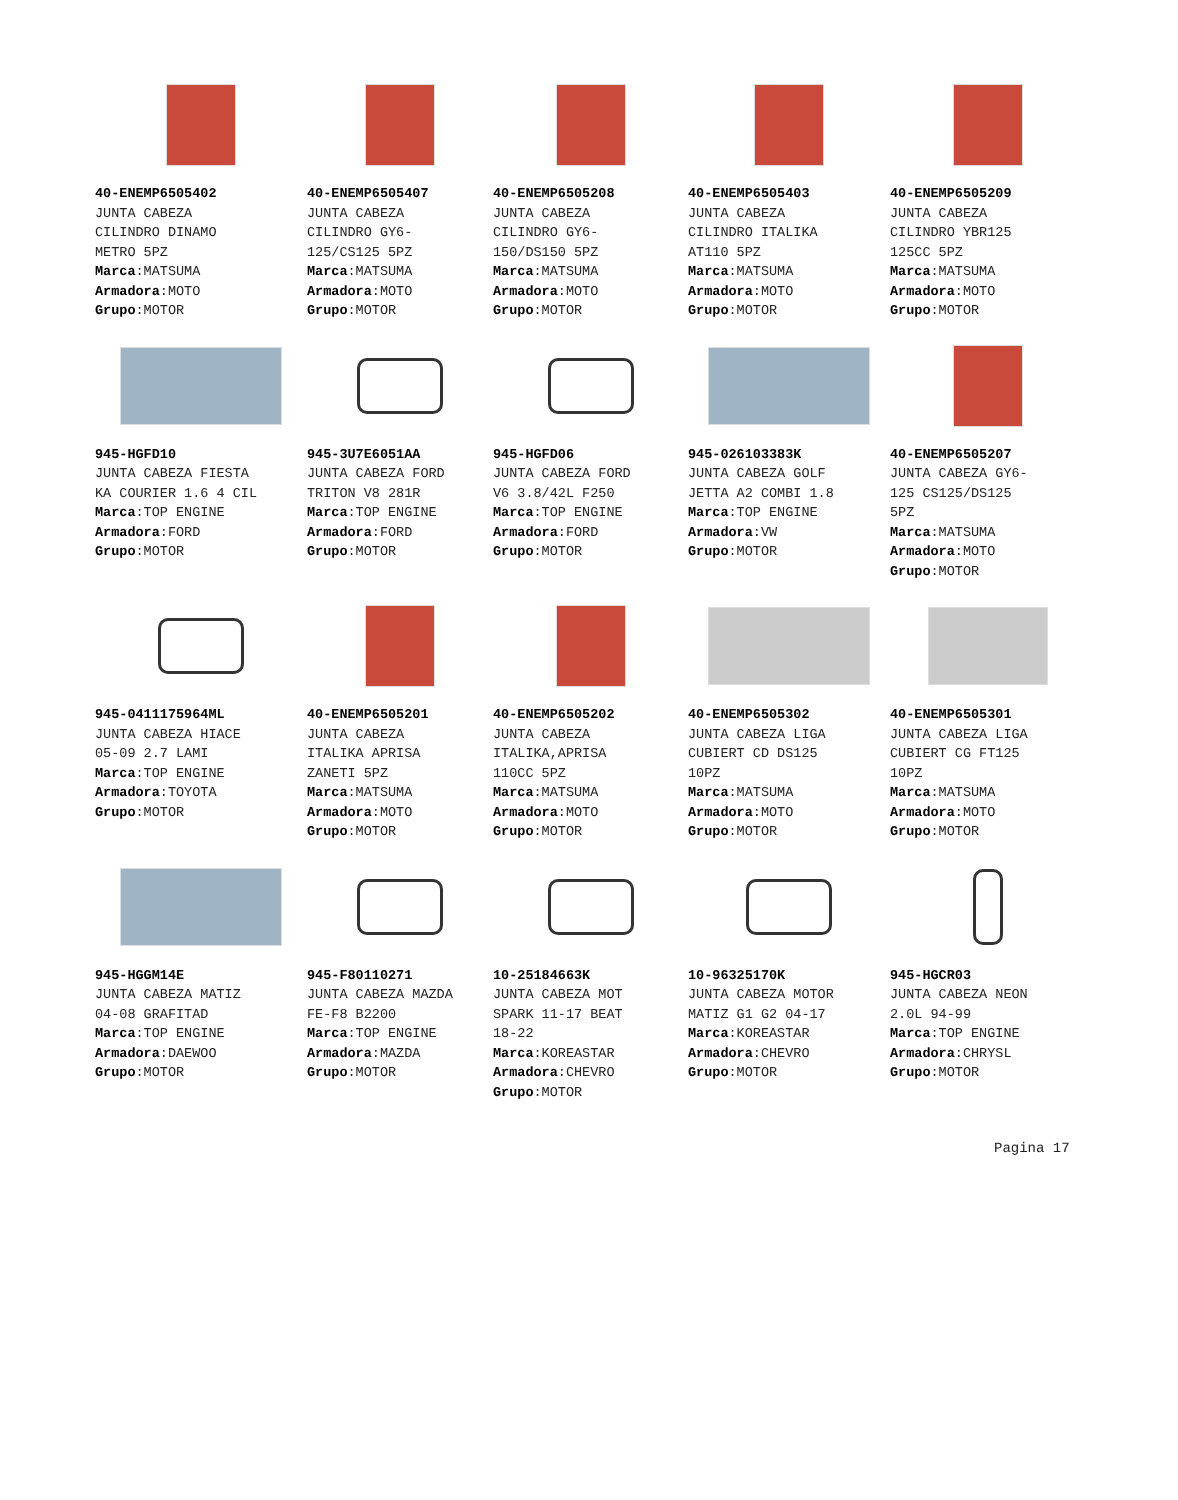40-ENEMP6505402
JUNTA CABEZA
CILINDRO DINAMO
METRO 5PZ
Marca:MATSUMA
Armadora:MOTO
Grupo:MOTOR
40-ENEMP6505407
JUNTA CABEZA
CILINDRO GY6-
125/CS125 5PZ
Marca:MATSUMA
Armadora:MOTO
Grupo:MOTOR
40-ENEMP6505208
JUNTA CABEZA
CILINDRO GY6-
150/DS150 5PZ
Marca:MATSUMA
Armadora:MOTO
Grupo:MOTOR
40-ENEMP6505403
JUNTA CABEZA
CILINDRO ITALIKA
AT110 5PZ
Marca:MATSUMA
Armadora:MOTO
Grupo:MOTOR
40-ENEMP6505209
JUNTA CABEZA
CILINDRO YBR125
125CC 5PZ
Marca:MATSUMA
Armadora:MOTO
Grupo:MOTOR
945-HGFD10
JUNTA CABEZA FIESTA
KA COURIER 1.6 4 CIL
Marca:TOP ENGINE
Armadora:FORD
Grupo:MOTOR
945-3U7E6051AA
JUNTA CABEZA FORD
TRITON V8 281R
Marca:TOP ENGINE
Armadora:FORD
Grupo:MOTOR
945-HGFD06
JUNTA CABEZA FORD
V6 3.8/42L F250
Marca:TOP ENGINE
Armadora:FORD
Grupo:MOTOR
945-026103383K
JUNTA CABEZA GOLF
JETTA A2 COMBI 1.8
Marca:TOP ENGINE
Armadora:VW
Grupo:MOTOR
40-ENEMP6505207
JUNTA CABEZA GY6-
125 CS125/DS125
5PZ
Marca:MATSUMA
Armadora:MOTO
Grupo:MOTOR
945-0411175964ML
JUNTA CABEZA HIACE
05-09 2.7 LAMI
Marca:TOP ENGINE
Armadora:TOYOTA
Grupo:MOTOR
40-ENEMP6505201
JUNTA CABEZA
ITALIKA APRISA
ZANETI 5PZ
Marca:MATSUMA
Armadora:MOTO
Grupo:MOTOR
40-ENEMP6505202
JUNTA CABEZA
ITALIKA,APRISA
110CC 5PZ
Marca:MATSUMA
Armadora:MOTO
Grupo:MOTOR
40-ENEMP6505302
JUNTA CABEZA LIGA
CUBIERT CD DS125
10PZ
Marca:MATSUMA
Armadora:MOTO
Grupo:MOTOR
40-ENEMP6505301
JUNTA CABEZA LIGA
CUBIERT CG FT125
10PZ
Marca:MATSUMA
Armadora:MOTO
Grupo:MOTOR
945-HGGM14E
JUNTA CABEZA MATIZ
04-08 GRAFITAD
Marca:TOP ENGINE
Armadora:DAEWOO
Grupo:MOTOR
945-F80110271
JUNTA CABEZA MAZDA
FE-F8 B2200
Marca:TOP ENGINE
Armadora:MAZDA
Grupo:MOTOR
10-25184663K
JUNTA CABEZA MOT
SPARK 11-17 BEAT
18-22
Marca:KOREASTAR
Armadora:CHEVRO
Grupo:MOTOR
10-96325170K
JUNTA CABEZA MOTOR
MATIZ G1 G2 04-17
Marca:KOREASTAR
Armadora:CHEVRO
Grupo:MOTOR
945-HGCR03
JUNTA CABEZA NEON
2.0L 94-99
Marca:TOP ENGINE
Armadora:CHRYSL
Grupo:MOTOR
Pagina 17